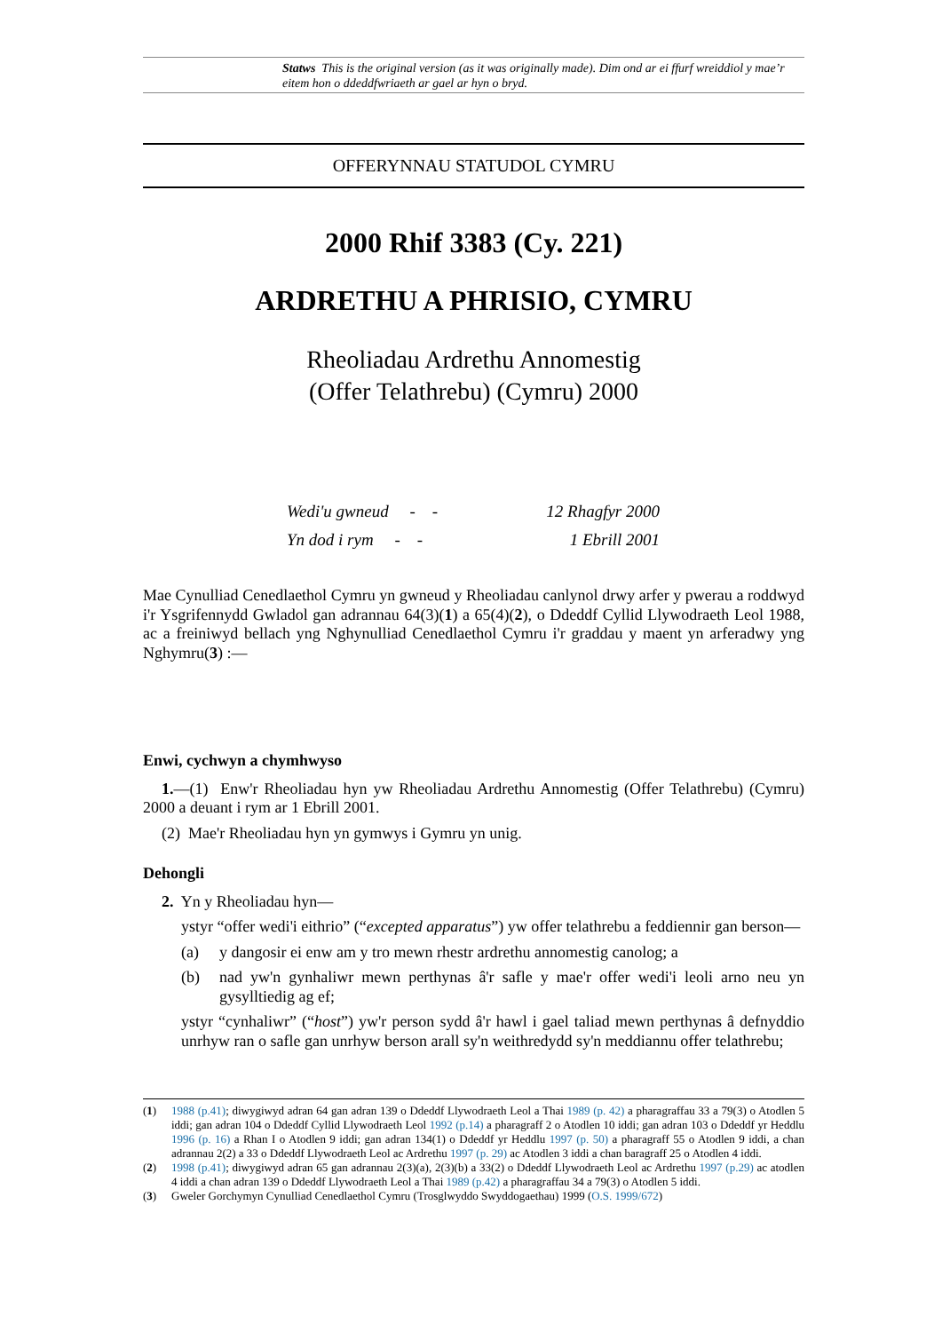Statws This is the original version (as it was originally made). Dim ond ar ei ffurf wreiddiol y mae’r eitem hon o ddeddfwriaeth ar gael ar hyn o bryd.
OFFERYNNAU STATUDOL CYMRU
2000 Rhif 3383 (Cy. 221)
ARDRETHU A PHRISIO, CYMRU
Rheoliadau Ardrethu Annomestig
(Offer Telathrebu) (Cymru) 2000
Wedi'u gwneud - - 12 Rhagfyr 2000
Yn dod i rym - - 1 Ebrill 2001
Mae Cynulliad Cenedlaethol Cymru yn gwneud y Rheoliadau canlynol drwy arfer y pwerau a roddwyd i'r Ysgrifennydd Gwladol gan adrannau 64(3)(1) a 65(4)(2), o Ddeddf Cyllid Llywodraeth Leol 1988, ac a freiniwyd bellach yng Nghynulliad Cenedlaethol Cymru i'r graddau y maent yn arferadwy yng Nghymru(3) :—
Enwi, cychwyn a chymhwyso
1.—(1) Enw'r Rheoliadau hyn yw Rheoliadau Ardrethu Annomestig (Offer Telathrebu) (Cymru) 2000 a deuant i rym ar 1 Ebrill 2001.
(2) Mae'r Rheoliadau hyn yn gymwys i Gymru yn unig.
Dehongli
2. Yn y Rheoliadau hyn—
ystyr “offer wedi'i eithrio” (“excepted apparatus”) yw offer telathrebu a feddiennir gan berson—
(a) y dangosir ei enw am y tro mewn rhestr ardrethu annomestig canolog; a
(b) nad yw'n gynhaliwr mewn perthynas â'r safle y mae'r offer wedi'i leoli arno neu yn gysylltiedig ag ef;
ystyr “cynhaliwr” (“host”) yw'r person sydd â'r hawl i gael taliad mewn perthynas â defnyddio unrhyw ran o safle gan unrhyw berson arall sy'n weithredydd sy'n meddiannu offer telathrebu;
(1) 1988 (p.41); diwygiwyd adran 64 gan adran 139 o Ddeddf Llywodraeth Leol a Thai 1989 (p. 42) a pharagraffau 33 a 79(3) o Atodlen 5 iddi; gan adran 104 o Ddeddf Cyllid Llywodraeth Leol 1992 (p.14) a pharagraff 2 o Atodlen 10 iddi; gan adran 103 o Ddeddf yr Heddlu 1996 (p. 16) a Rhan I o Atodlen 9 iddi; gan adran 134(1) o Ddeddf yr Heddlu 1997 (p. 50) a pharagraff 55 o Atodlen 9 iddi, a chan adrannau 2(2) a 33 o Ddeddf Llywodraeth Leol ac Ardrethu 1997 (p. 29) ac Atodlen 3 iddi a chan baragraff 25 o Atodlen 4 iddi.
(2) 1998 (p.41); diwygiwyd adran 65 gan adrannau 2(3)(a), 2(3)(b) a 33(2) o Ddeddf Llywodraeth Leol ac Ardrethu 1997 (p.29) ac atodlen 4 iddi a chan adran 139 o Ddeddf Llywodraeth Leol a Thai 1989 (p.42) a pharagraffau 34 a 79(3) o Atodlen 5 iddi.
(3) Gweler Gorchymyn Cynulliad Cenedlaethol Cymru (Trosglwyddo Swyddogaethau) 1999 (O.S. 1999/672)